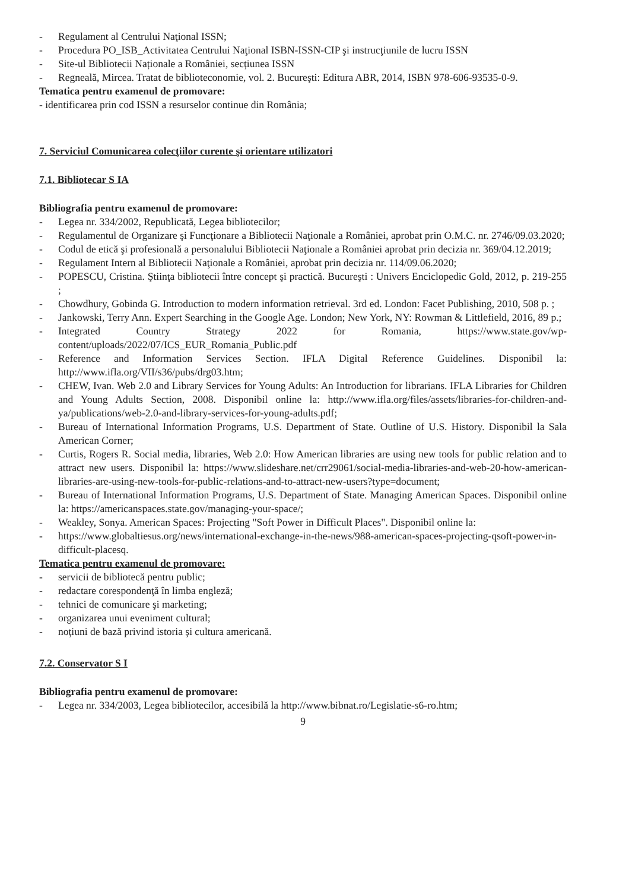- Regulament al Centrului Naţional ISSN;
- Procedura PO_ISB_Activitatea Centrului Naţional ISBN-ISSN-CIP şi instrucţiunile de lucru ISSN
- Site-ul Bibliotecii Naționale a României, secțiunea ISSN
- Regneală, Mircea. Tratat de biblioteconomie, vol. 2. Bucureşti: Editura ABR, 2014, ISBN 978-606-93535-0-9.
Tematica pentru examenul de promovare:
- identificarea prin cod ISSN a resurselor continue din România;
7. Serviciul Comunicarea colecţiilor curente şi orientare utilizatori
7.1. Bibliotecar S IA
Bibliografia pentru examenul de promovare:
- Legea nr. 334/2002, Republicată, Legea bibliotecilor;
- Regulamentul de Organizare şi Funcţionare a Bibliotecii Naţionale a României, aprobat prin O.M.C. nr. 2746/09.03.2020;
- Codul de etică şi profesională a personalului Bibliotecii Naţionale a României aprobat prin decizia nr. 369/04.12.2019;
- Regulament Intern al Bibliotecii Naţionale a României, aprobat prin decizia nr. 114/09.06.2020;
- POPESCU, Cristina. Ştiinţa bibliotecii între concept şi practică. Bucureşti : Univers Enciclopedic Gold, 2012, p. 219-255 ;
- Chowdhury, Gobinda G. Introduction to modern information retrieval. 3rd ed. London: Facet Publishing, 2010, 508 p. ;
- Jankowski, Terry Ann. Expert Searching in the Google Age. London; New York, NY: Rowman & Littlefield, 2016, 89 p.;
- Integrated Country Strategy 2022 for Romania, https://www.state.gov/wp-content/uploads/2022/07/ICS_EUR_Romania_Public.pdf
- Reference and Information Services Section. IFLA Digital Reference Guidelines. Disponibil la: http://www.ifla.org/VII/s36/pubs/drg03.htm;
- CHEW, Ivan. Web 2.0 and Library Services for Young Adults: An Introduction for librarians. IFLA Libraries for Children and Young Adults Section, 2008. Disponibil online la: http://www.ifla.org/files/assets/libraries-for-children-and-ya/publications/web-2.0-and-library-services-for-young-adults.pdf;
- Bureau of International Information Programs, U.S. Department of State. Outline of U.S. History. Disponibil la Sala American Corner;
- Curtis, Rogers R. Social media, libraries, Web 2.0: How American libraries are using new tools for public relation and to attract new users. Disponibil la: https://www.slideshare.net/crr29061/social-media-libraries-and-web-20-how-american-libraries-are-using-new-tools-for-public-relations-and-to-attract-new-users?type=document;
- Bureau of International Information Programs, U.S. Department of State. Managing American Spaces. Disponibil online la: https://americanspaces.state.gov/managing-your-space/;
- Weakley, Sonya. American Spaces: Projecting "Soft Power in Difficult Places". Disponibil online la:
- https://www.globaltiesus.org/news/international-exchange-in-the-news/988-american-spaces-projecting-qsoft-power-in-difficult-placesq.
Tematica pentru examenul de promovare:
- servicii de bibliotecă pentru public;
- redactare corespondenţă în limba engleză;
- tehnici de comunicare şi marketing;
- organizarea unui eveniment cultural;
- noţiuni de bază privind istoria şi cultura americană.
7.2. Conservator S I
Bibliografia pentru examenul de promovare:
- Legea nr. 334/2003, Legea bibliotecilor, accesibilă la http://www.bibnat.ro/Legislatie-s6-ro.htm;
9